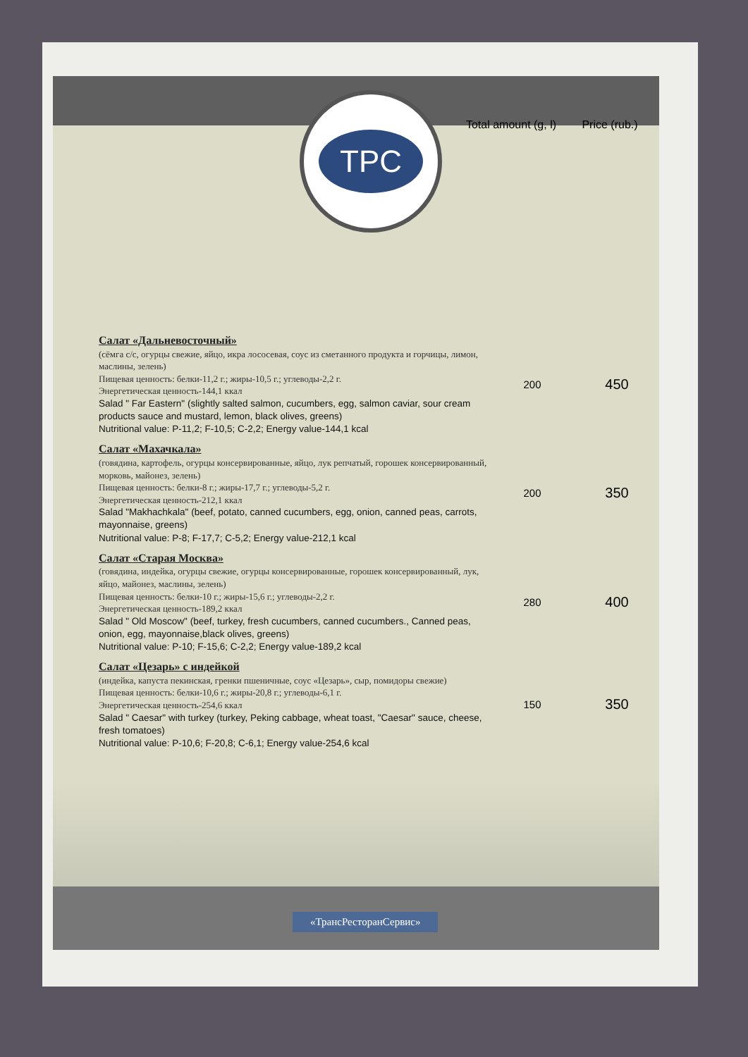TPC
Total amount (g, l)
Price (rub.)
| Салат «Дальневосточный» (сёмга с/с, огурцы свежие, яйцо, икра лососевая, соус из сметанного продукта и горчицы, лимон, маслины, зелень) Пищевая ценность: белки-11,2 г.; жиры-10,5 г.; углеводы-2,2 г. Энергетическая ценность-144,1 ккал Salad " Far Eastern" (slightly salted salmon, cucumbers, egg, salmon caviar, sour cream products sauce and mustard, lemon, black olives, greens) Nutritional value: P-11,2; F-10,5; C-2,2; Energy value-144,1 kcal | 200 | 450 |
| Салат «Махачкала» (говядина, картофель, огурцы консервированные, яйцо, лук репчатый, горошек консервированный, морковь, майонез, зелень) Пищевая ценность: белки-8 г.; жиры-17,7 г.; углеводы-5,2 г. Энергетическая ценность-212,1 ккал Salad "Makhachkala" (beef, potato, canned cucumbers, egg, onion, canned peas, carrots, mayonnaise, greens) Nutritional value: P-8; F-17,7; C-5,2; Energy value-212,1 kcal | 200 | 350 |
| Салат «Старая Москва» (говядина, индейка, огурцы свежие, огурцы консервированные, горошек консервированный, лук, яйцо, майонез, маслины, зелень) Пищевая ценность: белки-10 г.; жиры-15,6 г.; углеводы-2,2 г. Энергетическая ценность-189,2 ккал Salad " Old Moscow" (beef, turkey, fresh cucumbers, canned cucumbers., Canned peas, onion, egg, mayonnaise,black olives, greens) Nutritional value: P-10; F-15,6; C-2,2; Energy value-189,2 kcal | 280 | 400 |
| Салат «Цезарь» с индейкой (индейка, капуста пекинская, гренки пшеничные, соус «Цезарь», сыр, помидоры свежие) Пищевая ценность: белки-10,6 г.; жиры-20,8 г.; углеводы-6,1 г. Энергетическая ценность-254,6 ккал Salad " Caesar" with turkey (turkey, Peking cabbage, wheat toast, "Caesar" sauce, cheese, fresh tomatoes) Nutritional value: P-10,6; F-20,8; C-6,1; Energy value-254,6 kcal | 150 | 350 |
«ТрансРесторанСервис»